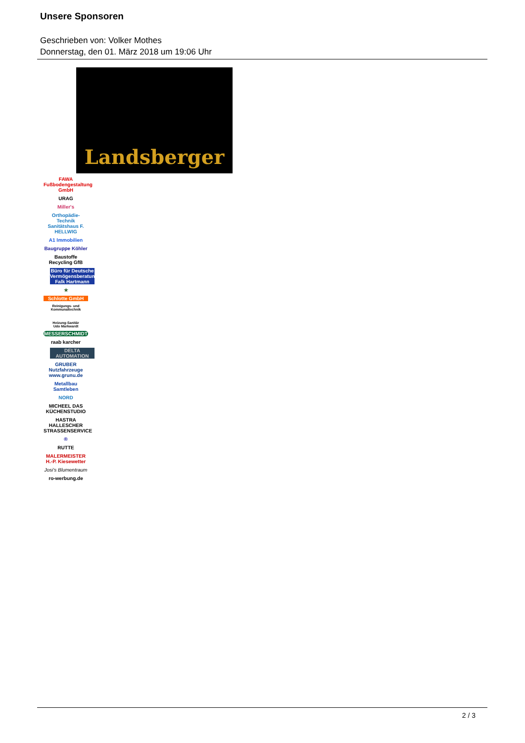Unsere Sponsoren
Geschrieben von: Volker Mothes
Donnerstag, den 01. März 2018 um 19:06 Uhr
Landsberger
FAWA Fußbodengestaltung GmbH
URAG
Miller's
Orthopädie-Technik Sanitätshaus F. HELLWIG
A1 Immobilien
Baugruppe Köhler
Baustoffe Recycling GfB
Büro für Deutsche Vermögensberatung Falk Hartmann
★
Schlotte GmbH
Reinigungs- und Kommunaltechnik
Heizung-Sanitär
Udo Markwardt
MESSERSCHMIDT
raab karcher
DELTA AUTOMATION
GRUBER Nutzfahrzeuge www.grunu.de
Metallbau Samtleben
NORD
MICHEEL DAS KÜCHENSTUDIO
HASTRA HALLESCHER STRASSENSERVICE
®
RUTTE
MALERMEISTER H.-P. Kiesewetter
Josi's Blumentraum
ro-werbung.de
2 / 3